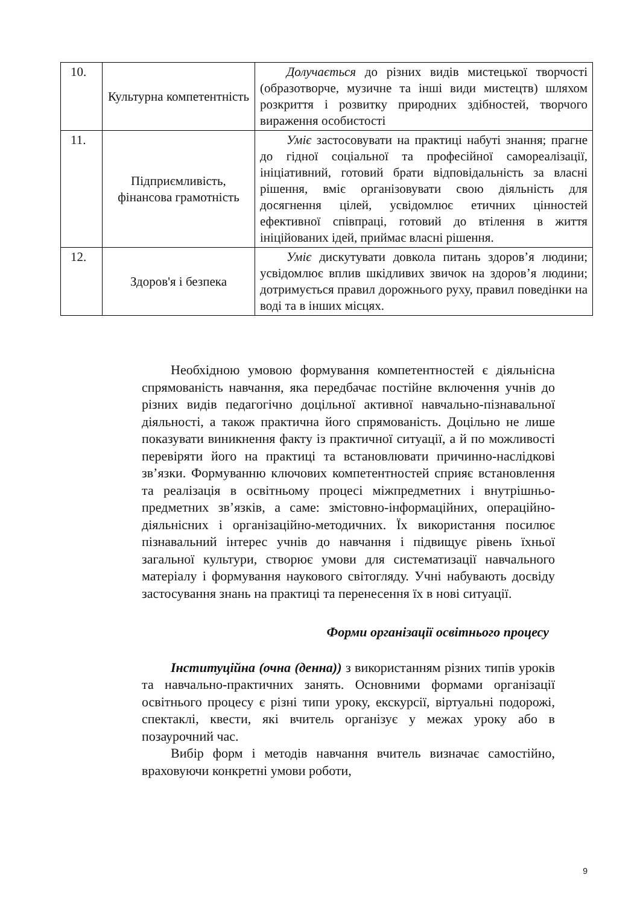| 10. | Культурна компетентність | Долучається до різних видів мистецької творчості (образотворче, музичне та інші види мистецтв) шляхом розкриття і розвитку природних здібностей, творчого вираження особистості |
| 11. | Підприємливість, фінансова грамотність | Уміє застосовувати на практиці набуті знання; прагне до гідної соціальної та професійної самореалізації, ініціативний, готовий брати відповідальність за власні рішення, вміє організовувати свою діяльність для досягнення цілей, усвідомлює етичних цінностей ефективної співпраці, готовий до втілення в життя ініційованих ідей, приймає власні рішення. |
| 12. | Здоров'я і безпека | Уміє дискутувати довкола питань здоров’я людини; усвідомлює вплив шкідливих звичок на здоров’я людини; дотримується правил дорожнього руху, правил поведінки на воді та в інших місцях. |
Необхідною умовою формування компетентностей є діяльнісна спрямованість навчання, яка передбачає постійне включення учнів до різних видів педагогічно доцільної активної навчально-пізнавальної діяльності, а також практична його спрямованість. Доцільно не лише показувати виникнення факту із практичної ситуації, а й по можливості перевіряти його на практиці та встановлювати причинно-наслідкові зв’язки. Формуванню ключових компетентностей сприяє встановлення та реалізація в освітньому процесі міжпредметних і внутрішньо-предметних зв’язків, а саме: змістовно-інформаційних, операційно-діяльнісних і організаційно-методичних. Їх використання посилює пізнавальний інтерес учнів до навчання і підвищує рівень їхньої загальної культури, створює умови для систематизації навчального матеріалу і формування наукового світогляду. Учні набувають досвіду застосування знань на практиці та перенесення їх в нові ситуації.
Форми організації освітнього процесу
Інституційна (очна (денна)) з використанням різних типів уроків та навчально-практичних занять. Основними формами організації освітнього процесу є різні типи уроку, екскурсії, віртуальні подорожі, спектаклі, квести, які вчитель організує у межах уроку або в позаурочний час.
Вибір форм і методів навчання вчитель визначає самостійно, враховуючи конкретні умови роботи,
9